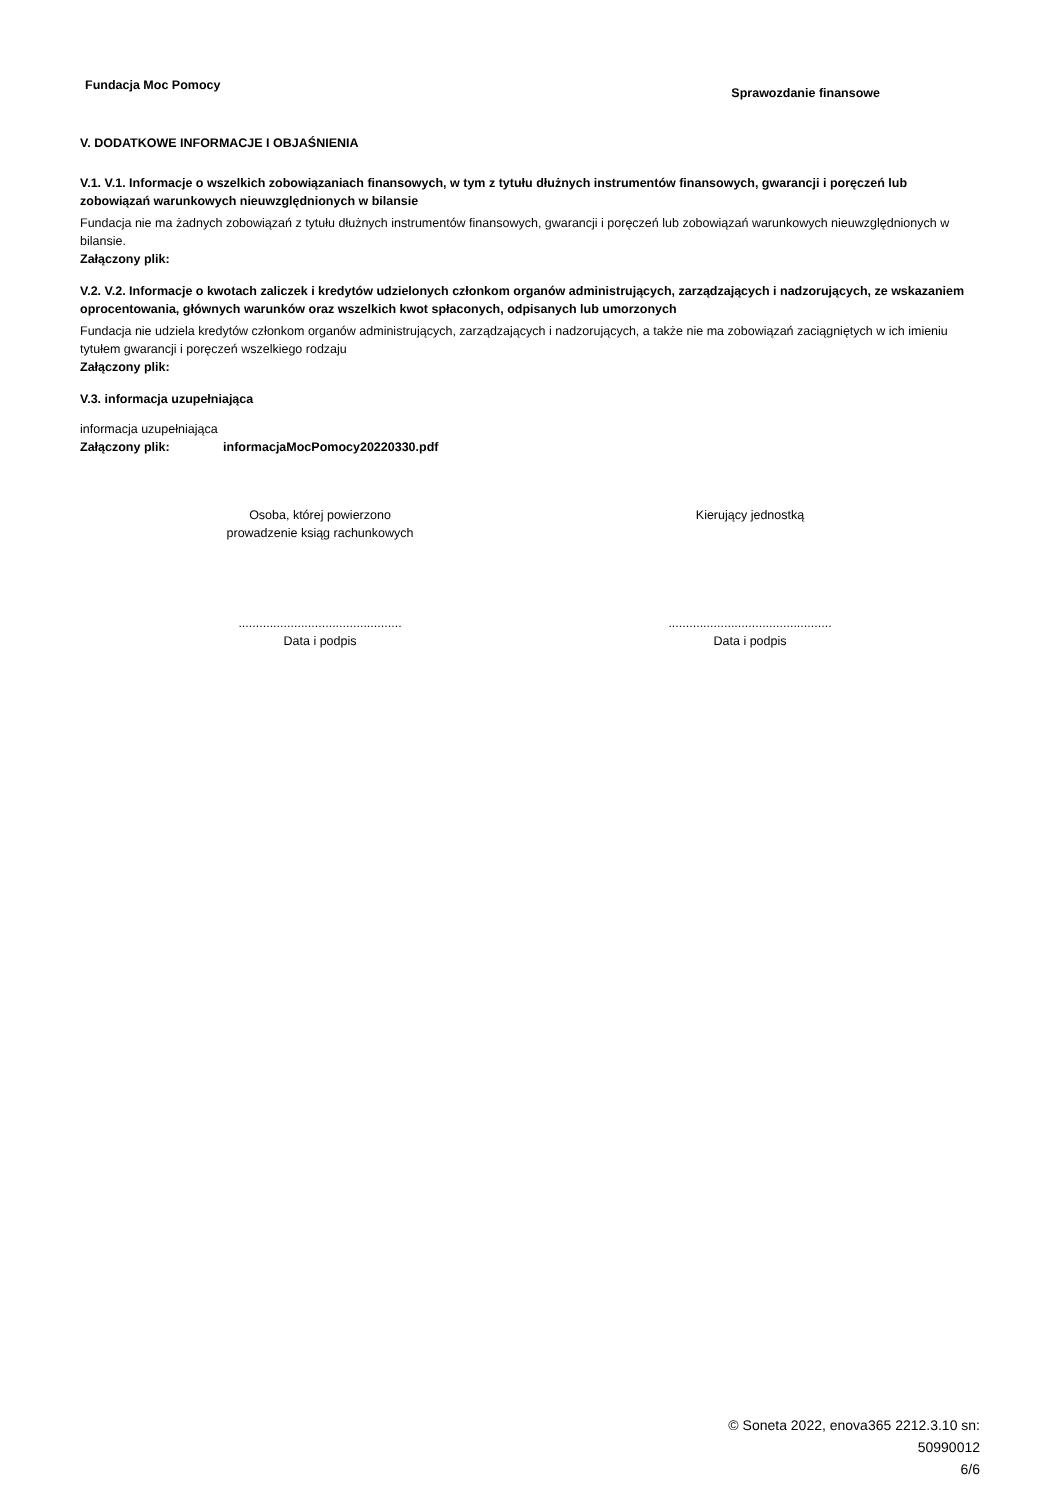Fundacja Moc Pomocy Sprawozdanie finansowe
V. DODATKOWE INFORMACJE I OBJAŚNIENIA
V.1. V.1. Informacje o wszelkich zobowiązaniach finansowych, w tym z tytułu dłużnych instrumentów finansowych, gwarancji i poręczeń lub zobowiązań warunkowych nieuwzględnionych w bilansie
Fundacja nie ma żadnych zobowiązań z tytułu dłużnych instrumentów finansowych, gwarancji i poręczeń lub zobowiązań warunkowych nieuwzględnionych w bilansie.
Załączony plik:
V.2. V.2. Informacje o kwotach zaliczek i kredytów udzielonych członkom organów administrujących, zarządzających i nadzorujących, ze wskazaniem oprocentowania, głównych warunków oraz wszelkich kwot spłaconych, odpisanych lub umorzonych
Fundacja nie udziela kredytów członkom organów administrujących, zarządzających i nadzorujących, a także nie ma zobowiązań zaciągniętych w ich imieniu tytułem gwarancji i poręczeń wszelkiego rodzaju
Załączony plik:
V.3. informacja uzupełniająca
informacja uzupełniająca
Załączony plik: informacjaMocPomocy20220330.pdf
Osoba, której powierzono
prowadzenie ksiąg rachunkowych
...............................................
Data i podpis
Kierujący jednostką
...............................................
Data i podpis
© Soneta 2022, enova365 2212.3.10 sn:
50990012
6/6